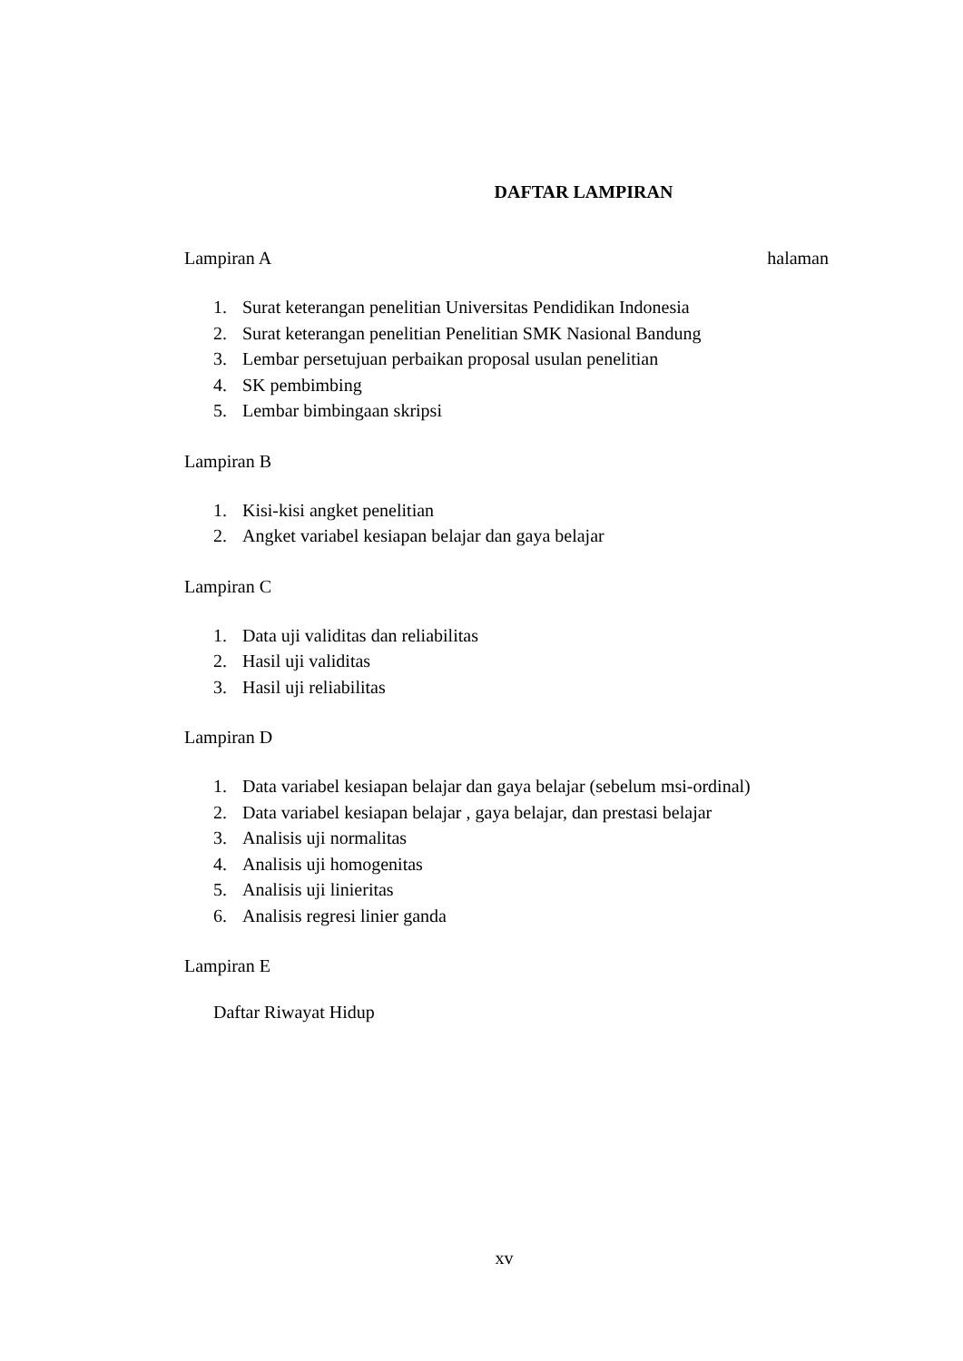DAFTAR LAMPIRAN
Lampiran A halaman
1. Surat keterangan penelitian Universitas Pendidikan Indonesia
2. Surat keterangan penelitian Penelitian SMK Nasional Bandung
3. Lembar persetujuan perbaikan proposal usulan penelitian
4. SK pembimbing
5. Lembar bimbingaan skripsi
Lampiran B
1. Kisi-kisi angket penelitian
2. Angket variabel kesiapan belajar dan gaya belajar
Lampiran C
1. Data uji validitas dan reliabilitas
2. Hasil uji validitas
3. Hasil uji reliabilitas
Lampiran D
1. Data variabel kesiapan belajar dan gaya belajar (sebelum msi-ordinal)
2. Data variabel kesiapan belajar , gaya belajar, dan prestasi belajar
3. Analisis uji normalitas
4. Analisis uji homogenitas
5. Analisis uji linieritas
6. Analisis regresi linier ganda
Lampiran E
Daftar Riwayat Hidup
xv